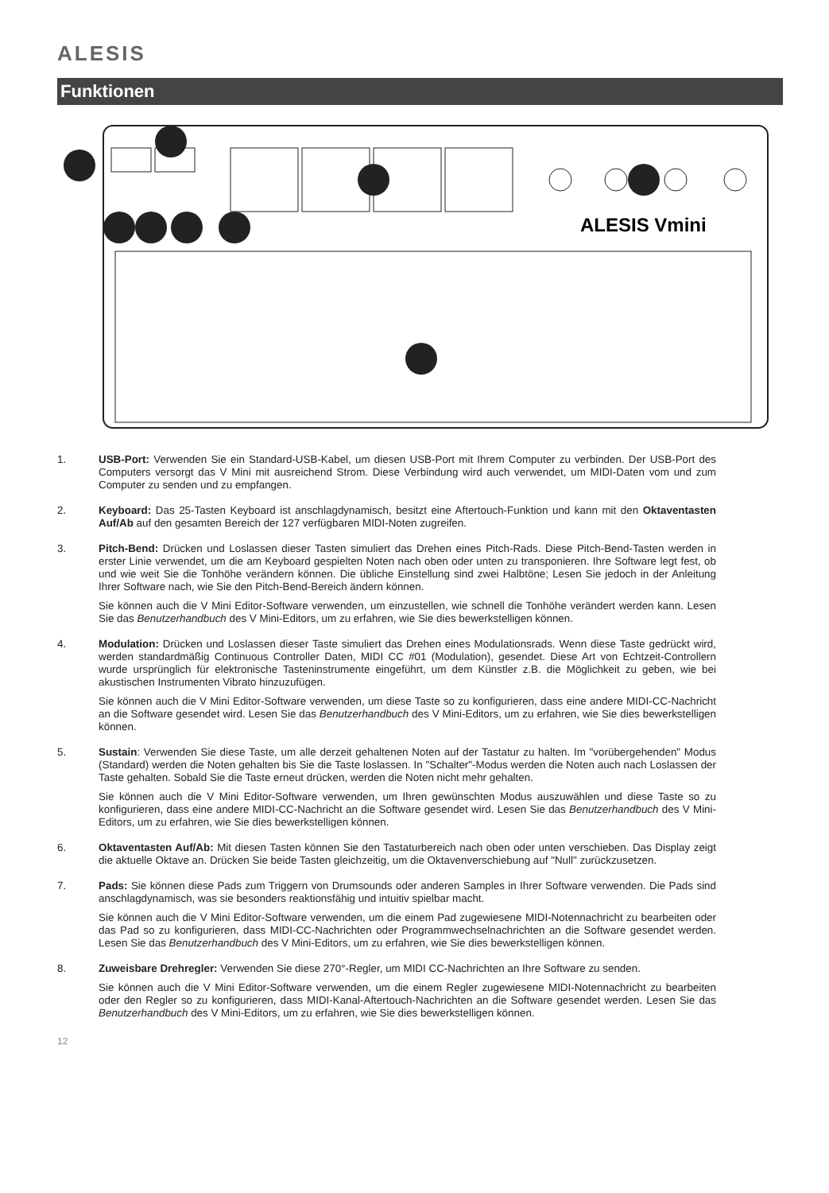ALESIS
Funktionen
ALESIS Vmini
1. USB-Port: Verwenden Sie ein Standard-USB-Kabel, um diesen USB-Port mit Ihrem Computer zu verbinden. Der USB-Port des Computers versorgt das V Mini mit ausreichend Strom. Diese Verbindung wird auch verwendet, um MIDI-Daten vom und zum Computer zu senden und zu empfangen.
2. Keyboard: Das 25-Tasten Keyboard ist anschlagdynamisch, besitzt eine Aftertouch-Funktion und kann mit den Oktaventasten Auf/Ab auf den gesamten Bereich der 127 verfügbaren MIDI-Noten zugreifen.
3. Pitch-Bend: Drücken und Loslassen dieser Tasten simuliert das Drehen eines Pitch-Rads. Diese Pitch-Bend-Tasten werden in erster Linie verwendet, um die am Keyboard gespielten Noten nach oben oder unten zu transponieren. Ihre Software legt fest, ob und wie weit Sie die Tonhöhe verändern können. Die übliche Einstellung sind zwei Halbtöne; Lesen Sie jedoch in der Anleitung Ihrer Software nach, wie Sie den Pitch-Bend-Bereich ändern können.
Sie können auch die V Mini Editor-Software verwenden, um einzustellen, wie schnell die Tonhöhe verändert werden kann. Lesen Sie das Benutzerhandbuch des V Mini-Editors, um zu erfahren, wie Sie dies bewerkstelligen können.
4. Modulation: Drücken und Loslassen dieser Taste simuliert das Drehen eines Modulationsrads. Wenn diese Taste gedrückt wird, werden standardmäßig Continuous Controller Daten, MIDI CC #01 (Modulation), gesendet. Diese Art von Echtzeit-Controllern wurde ursprünglich für elektronische Tasteninstrumente eingeführt, um dem Künstler z.B. die Möglichkeit zu geben, wie bei akustischen Instrumenten Vibrato hinzuzufügen.
Sie können auch die V Mini Editor-Software verwenden, um diese Taste so zu konfigurieren, dass eine andere MIDI-CC-Nachricht an die Software gesendet wird. Lesen Sie das Benutzerhandbuch des V Mini-Editors, um zu erfahren, wie Sie dies bewerkstelligen können.
5. Sustain: Verwenden Sie diese Taste, um alle derzeit gehaltenen Noten auf der Tastatur zu halten. Im "vorübergehenden" Modus (Standard) werden die Noten gehalten bis Sie die Taste loslassen. In "Schalter"-Modus werden die Noten auch nach Loslassen der Taste gehalten. Sobald Sie die Taste erneut drücken, werden die Noten nicht mehr gehalten.
Sie können auch die V Mini Editor-Software verwenden, um Ihren gewünschten Modus auszuwählen und diese Taste so zu konfigurieren, dass eine andere MIDI-CC-Nachricht an die Software gesendet wird. Lesen Sie das Benutzerhandbuch des V Mini-Editors, um zu erfahren, wie Sie dies bewerkstelligen können.
6. Oktaventasten Auf/Ab: Mit diesen Tasten können Sie den Tastaturbereich nach oben oder unten verschieben. Das Display zeigt die aktuelle Oktave an. Drücken Sie beide Tasten gleichzeitig, um die Oktavenverschiebung auf "Null" zurückzusetzen.
7. Pads: Sie können diese Pads zum Triggern von Drumsounds oder anderen Samples in Ihrer Software verwenden. Die Pads sind anschlagdynamisch, was sie besonders reaktionsfähig und intuitiv spielbar macht.
Sie können auch die V Mini Editor-Software verwenden, um die einem Pad zugewiesene MIDI-Notennachricht zu bearbeiten oder das Pad so zu konfigurieren, dass MIDI-CC-Nachrichten oder Programmwechselnachrichten an die Software gesendet werden. Lesen Sie das Benutzerhandbuch des V Mini-Editors, um zu erfahren, wie Sie dies bewerkstelligen können.
8. Zuweisbare Drehregler: Verwenden Sie diese 270°-Regler, um MIDI CC-Nachrichten an Ihre Software zu senden.
Sie können auch die V Mini Editor-Software verwenden, um die einem Regler zugewiesene MIDI-Notennachricht zu bearbeiten oder den Regler so zu konfigurieren, dass MIDI-Kanal-Aftertouch-Nachrichten an die Software gesendet werden. Lesen Sie das Benutzerhandbuch des V Mini-Editors, um zu erfahren, wie Sie dies bewerkstelligen können.
12